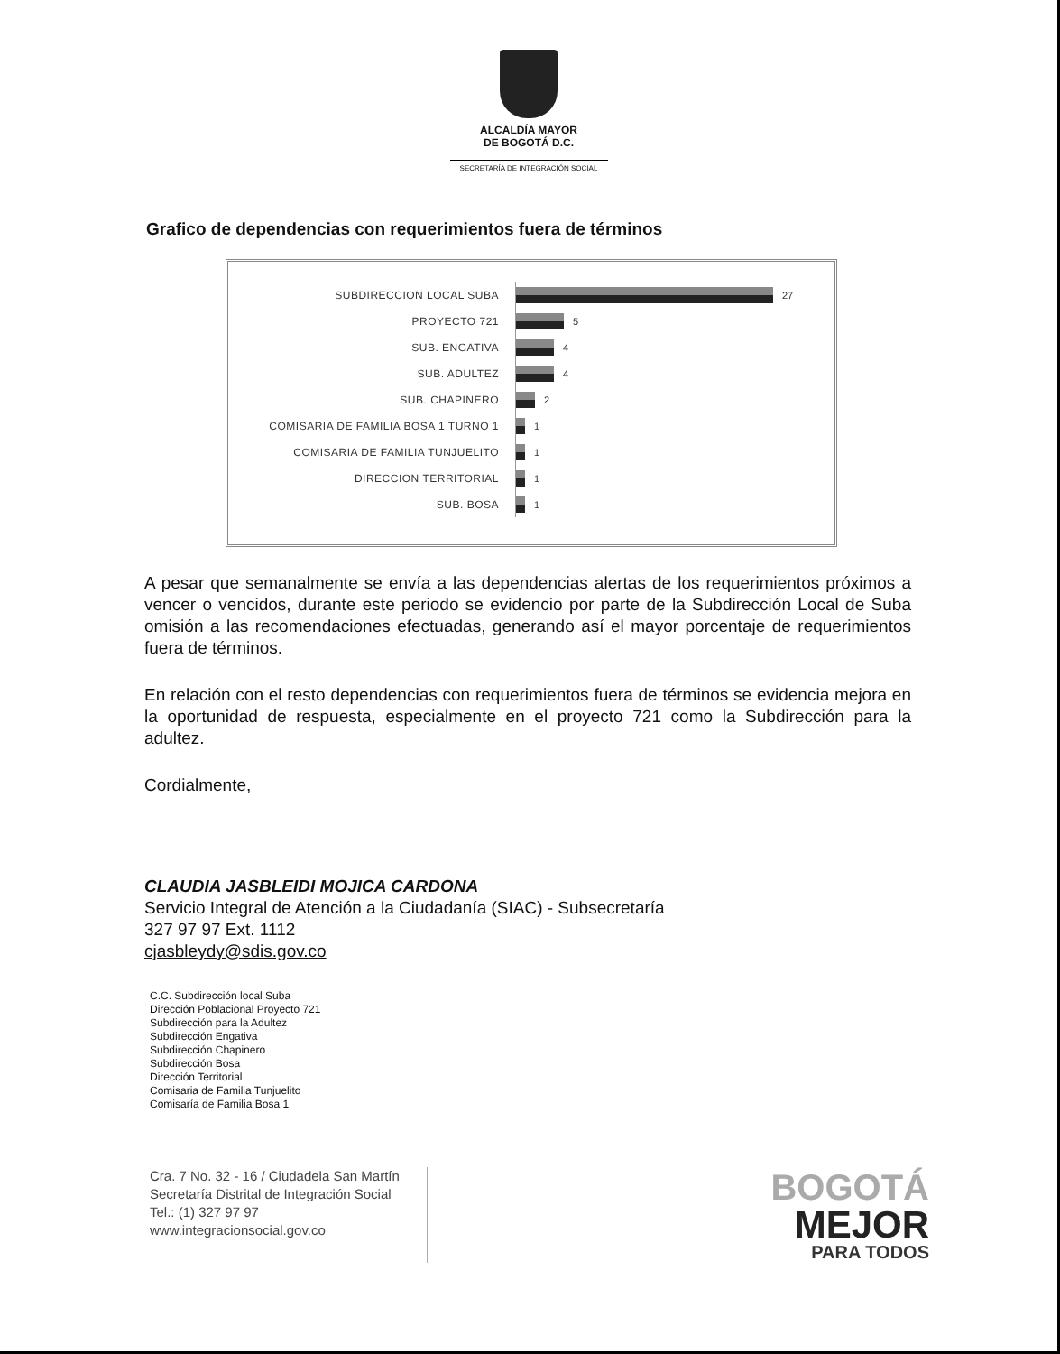ALCALDÍA MAYOR
DE BOGOTÁ D.C.
SECRETARÍA DE INTEGRACIÓN SOCIAL
Grafico de dependencias con requerimientos fuera de términos
SUBDIRECCION LOCAL SUBA 27
PROYECTO 721 5
SUB. ENGATIVA 4
SUB. ADULTEZ 4
SUB. CHAPINERO 2
COMISARIA DE FAMILIA BOSA 1 TURNO 1 1
COMISARIA DE FAMILIA TUNJUELITO 1
DIRECCION TERRITORIAL 1
SUB. BOSA 1
A pesar que semanalmente se envía a las dependencias alertas de los requerimientos próximos a vencer o vencidos, durante este periodo se evidencio por parte de la Subdirección Local de Suba omisión a las recomendaciones efectuadas, generando así el mayor porcentaje de requerimientos fuera de términos.
En relación con el resto dependencias con requerimientos fuera de términos se evidencia mejora en la oportunidad de respuesta, especialmente en el proyecto 721 como la Subdirección para la adultez.
Cordialmente,
CLAUDIA JASBLEIDI MOJICA CARDONA
Servicio Integral de Atención a la Ciudadanía (SIAC) - Subsecretaría
327 97 97 Ext. 1112
cjasbleydy@sdis.gov.co
C.C. Subdirección local Suba
Dirección Poblacional Proyecto 721
Subdirección para la Adultez
Subdirección Engativa
Subdirección Chapinero
Subdirección Bosa
Dirección Territorial
Comisaria de Familia Tunjuelito
Comisaría de Familia Bosa 1
Cra. 7 No. 32 - 16 / Ciudadela San Martín
Secretaría Distrital de Integración Social
Tel.: (1) 327 97 97
www.integracionsocial.gov.co
BOGOTÁ
MEJOR
PARA TODOS